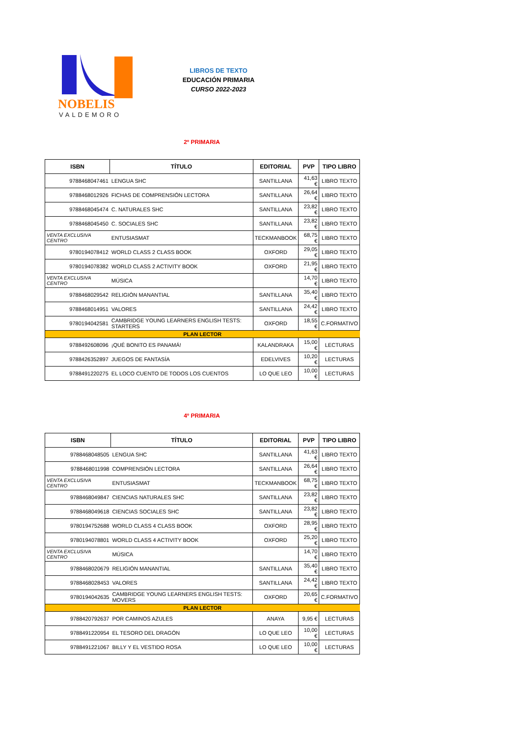NOBELIS
VALDEMORO
LIBROS DE TEXTO
EDUCACIÓN PRIMARIA
CURSO 2022-2023
2º PRIMARIA
| ISBN | TÍTULO | EDITORIAL | PVP | TIPO LIBRO |
| --- | --- | --- | --- | --- |
| 9788468047461 | LENGUA SHC | SANTILLANA | 41,63 € | LIBRO TEXTO |
| 9788468012926 | FICHAS DE COMPRENSIÓN LECTORA | SANTILLANA | 26,64 € | LIBRO TEXTO |
| 9788468045474 | C. NATURALES SHC | SANTILLANA | 23,82 € | LIBRO TEXTO |
| 9788468045450 | C. SOCIALES SHC | SANTILLANA | 23,82 € | LIBRO TEXTO |
| VENTA EXCLUSIVA CENTRO | ENTUSIASMAT | TECKMANBOOK | 68,75 € | LIBRO TEXTO |
| 9780194078412 | WORLD CLASS 2 CLASS BOOK | OXFORD | 29,05 € | LIBRO TEXTO |
| 9780194078382 | WORLD CLASS 2 ACTIVITY BOOK | OXFORD | 21,95 € | LIBRO TEXTO |
| VENTA EXCLUSIVA CENTRO | MÚSICA | | 14,70 € | LIBRO TEXTO |
| 9788468029542 | RELIGIÓN MANANTIAL | SANTILLANA | 35,40 € | LIBRO TEXTO |
| 9788468014951 | VALORES | SANTILLANA | 24,42 € | LIBRO TEXTO |
| 9780194042581 | CAMBRIDGE YOUNG LEARNERS ENGLISH TESTS: STARTERS | OXFORD | 18,55 € | C.FORMATIVO |
| PLAN LECTOR | | | | |
| 9788492608096 | ¡QUÉ BONITO ES PANAMÁ! | KALANDRAKA | 15,00 € | LECTURAS |
| 9788426352897 | JUEGOS DE FANTASÍA | EDELVIVES | 10,20 € | LECTURAS |
| 9788491220275 | EL LOCO CUENTO DE TODOS LOS CUENTOS | LO QUE LEO | 10,00 € | LECTURAS |
4º PRIMARIA
| ISBN | TÍTULO | EDITORIAL | PVP | TIPO LIBRO |
| --- | --- | --- | --- | --- |
| 9788468048505 | LENGUA SHC | SANTILLANA | 41,63 € | LIBRO TEXTO |
| 9788468011998 | COMPRENSIÓN LECTORA | SANTILLANA | 26,64 € | LIBRO TEXTO |
| VENTA EXCLUSIVA CENTRO | ENTUSIASMAT | TECKMANBOOK | 68,75 € | LIBRO TEXTO |
| 9788468049847 | CIENCIAS NATURALES SHC | SANTILLANA | 23,82 € | LIBRO TEXTO |
| 9788468049618 | CIENCIAS SOCIALES SHC | SANTILLANA | 23,82 € | LIBRO TEXTO |
| 9780194752688 | WORLD CLASS 4 CLASS BOOK | OXFORD | 28,95 € | LIBRO TEXTO |
| 9780194078801 | WORLD CLASS 4 ACTIVITY BOOK | OXFORD | 25,20 € | LIBRO TEXTO |
| VENTA EXCLUSIVA CENTRO | MÚSICA | | 14,70 € | LIBRO TEXTO |
| 9788468020679 | RELIGIÓN MANANTIAL | SANTILLANA | 35,40 € | LIBRO TEXTO |
| 9788468028453 | VALORES | SANTILLANA | 24,42 € | LIBRO TEXTO |
| 9780194042635 | CAMBRIDGE YOUNG LEARNERS ENGLISH TESTS: MOVERS | OXFORD | 20,65 € | C.FORMATIVO |
| PLAN LECTOR | | | | |
| 9788420792637 | POR CAMINOS AZULES | ANAYA | 9,95 € | LECTURAS |
| 9788491220954 | EL TESORO DEL DRAGÓN | LO QUE LEO | 10,00 € | LECTURAS |
| 9788491221067 | BILLY Y EL VESTIDO ROSA | LO QUE LEO | 10,00 € | LECTURAS |